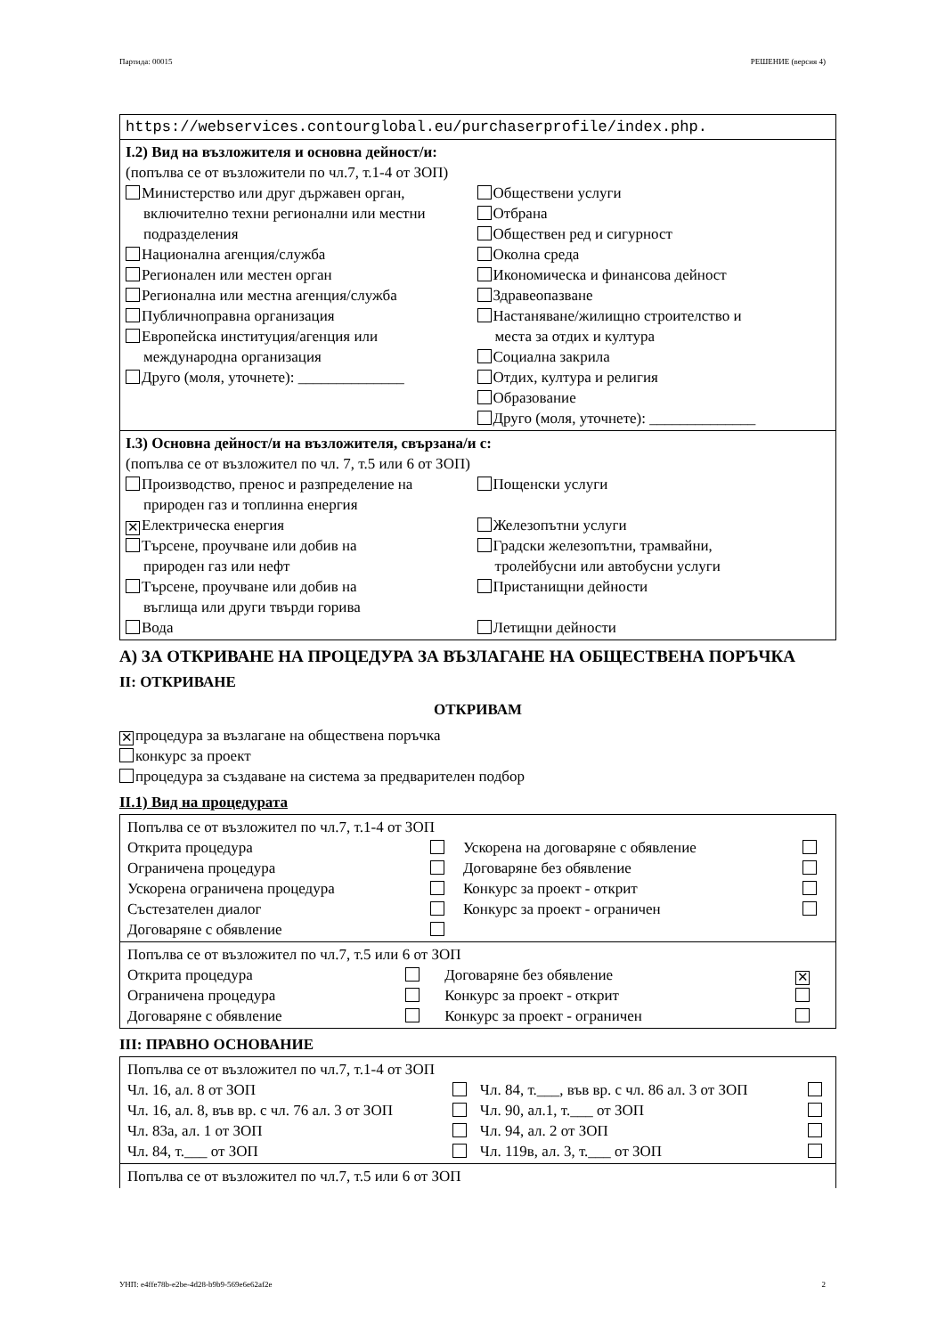Партида: 00015 РЕШЕНИЕ (версия 4)
https://webservices.contourglobal.eu/purchaserprofile/index.php.
I.2) Вид на възложителя и основна дейност/и:
(попълва се от възложители по чл.7, т.1-4 от ЗОП)
Министерство или друг държавен орган,
включително техни регионални или местни подразделения
Национална агенция/служба
Регионален или местен орган
Регионална или местна агенция/служба
Публичноправна организация
Европейска институция/агенция или
международна организация
Друго (моля, уточнете): ______________
Обществени услуги
Отбрана
Обществен ред и сигурност
Околна среда
Икономическа и финансова дейност
Здравеопазване
Настаняване/жилищно строителство и
места за отдих и култура
Социална закрила
Отдих, култура и религия
Образование
Друго (моля, уточнете): ______________
I.3) Основна дейност/и на възложителя, свързана/и с:
(попълва се от възложител по чл. 7, т.5 или 6 от ЗОП)
Производство, пренос и разпределение на
природен газ и топлинна енергия
✕ Електрическа енергия
Търсене, проучване или добив на
природен газ или нефт
Търсене, проучване или добив на
въглища или други твърди горива
Вода
Пощенски услуги
Железопътни услуги
Градски железопътни, трамвайни,
тролейбусни или автобусни услуги
Пристанищни дейности
Летищни дейности
А) ЗА ОТКРИВАНЕ НА ПРОЦЕДУРА ЗА ВЪЗЛАГАНЕ НА ОБЩЕСТВЕНА ПОРЪЧКА
II: ОТКРИВАНЕ
ОТКРИВАМ
✕ процедура за възлагане на обществена поръчка
конкурс за проект
процедура за създаване на система за предварителен подбор
II.1) Вид на процедурата
| Попълва се от възложител по чл.7, т.1-4 от ЗОП | | | |
| Открита процедура | | Ускорена на договаряне с обявление | |
| Ограничена процедура | | Договаряне без обявление | |
| Ускорена ограничена процедура | | Конкурс за проект - открит | |
| Състезателен диалог | | Конкурс за проект - ограничен | |
| Договаряне с обявление | | | |
| Попълва се от възложител по чл.7, т.5 или 6 от ЗОП | | | |
| Открита процедура | | Договаряне без обявление | ✕ |
| Ограничена процедура | | Конкурс за проект - открит | |
| Договаряне с обявление | | Конкурс за проект - ограничен | |
III: ПРАВНО ОСНОВАНИЕ
| Попълва се от възложител по чл.7, т.1-4 от ЗОП | | | |
| Чл. 16, ал. 8 от ЗОП | | Чл. 84, т.___, във вр. с чл. 86 ал. 3 от ЗОП | |
| Чл. 16, ал. 8, във вр. с чл. 76 ал. 3 от ЗОП | | Чл. 90, ал.1, т.___ от ЗОП | |
| Чл. 83а, ал. 1 от ЗОП | | Чл. 94, ал. 2 от ЗОП | |
| Чл. 84, т.___ от ЗОП | | Чл. 119в, ал. 3, т.___ от ЗОП | |
Попълва се от възложител по чл.7, т.5 или 6 от ЗОП
УНП: e4ffe78b-e2be-4d28-b9b9-569e6e62af2e 2